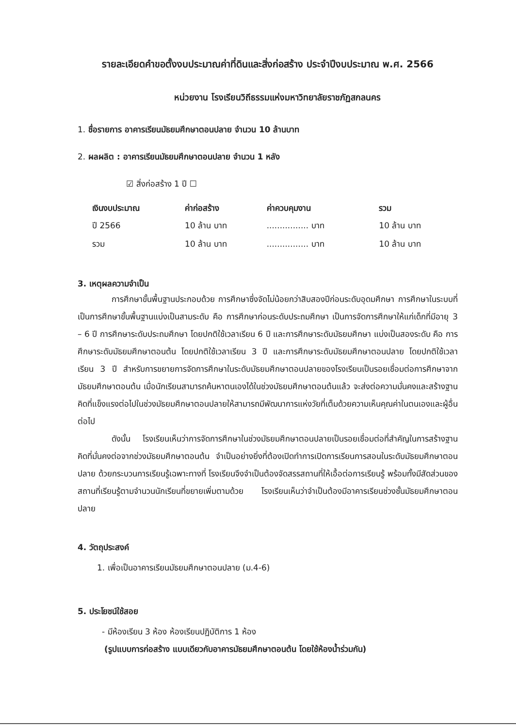รายละเอียดคำขอตั้งงบประมาณค่าที่ดินและสิ่งก่อสร้าง ประจำปีงบประมาณ พ.ศ. 2566
หน่วยงาน โรงเรียนวิถีธรรมแห่งมหาวิทยาลัยราชภัฏสกลนคร
1. ชื่อรายการ อาคารเรียนมัธยมศึกษาตอนปลาย จำนวน 10 ล้านบาท
2. ผลผลิต : อาคารเรียนมัธยมศึกษาตอนปลาย จำนวน 1 หลัง
☑ สิ่งก่อสร้าง 1 ปี ☐
| เงินงบประมาณ | ค่าก่อสร้าง | ค่าควบคุมงาน | รวม |
| --- | --- | --- | --- |
| ปี 2566 | 10 ล้าน บาท | ................ บาท | 10 ล้าน บาท |
| รวม | 10 ล้าน บาท | ................ บาท | 10 ล้าน บาท |
3. เหตุผลความจำเป็น
การศึกษาขั้นพื้นฐานประกอบด้วย การศึกษาซึ่งจัดไม่น้อยกว่าสิบสองปีก่อนระดับอุดมศึกษา การศึกษาในระบบที่เป็นการศึกษาขั้นพื้นฐานแบ่งเป็นสามระดับ คือ การศึกษาก่อนระดับประถมศึกษา เป็นการจัดการศึกษาให้แก่เด็กที่มีอายุ 3 – 6 ปี การศึกษาระดับประถมศึกษา โดยปกติใช้เวลาเรียน 6 ปี และการศึกษาระดับมัธยมศึกษา แบ่งเป็นสองระดับ คือ การศึกษาระดับมัธยมศึกษาตอนต้น โดยปกติใช้เวลาเรียน 3 ปี และการศึกษาระดับมัธยมศึกษาตอนปลาย โดยปกติใช้เวลาเรียน 3 ปี สำหรับการขยายการจัดการศึกษาในระดับมัธยมศึกษาตอนปลายของโรงเรียนเป็นรอยเชื่อมต่อการศึกษาจากมัธยมศึกษาตอนต้น เมื่อนักเรียนสามารถค้นหาตนเองได้ในช่วงมัธยมศึกษาตอนต้นแล้ว จะส่งต่อความมั่นคงและสร้างฐานคิดที่แข็งแรงต่อไปในช่วงมัธยมศึกษาตอนปลายให้สามารถมีพัฒนาการแห่งวัยที่เต็มด้วยความเห็นคุณค่าในตนเองและผู้อื่นต่อไป
ดังนั้น โรงเรียนเห็นว่าการจัดการศึกษาในช่วงมัธยมศึกษาตอนปลายเป็นรอยเชื่อมต่อที่สำคัญในการสร้างฐานคิดที่มั่นคงต่อจากช่วงมัธยมศึกษาตอนต้น จำเป็นอย่างยิ่งที่ต้องเปิดทำการเปิดการเรียนการสอนในระดับมัธยมศึกษาตอนปลาย ด้วยกระบวนการเรียนรู้เฉพาะทางที่ โรงเรียนจึงจำเป็นต้องจัดสรรสถานที่ให้เอื้อต่อการเรียนรู้ พร้อมทั้งมีสัดส่วนของสถานที่เรียนรู้ตามจำนวนนักเรียนที่ขยายเพิ่มตามด้วย โรงเรียนเห็นว่าจำเป็นต้องมีอาคารเรียนช่วงชั้นมัธยมศึกษาตอนปลาย
4. วัตถุประสงค์
1. เพื่อเป็นอาคารเรียนมัธยมศึกษาตอนปลาย (ม.4-6)
5. ประโยชน์ใช้สอย
- มีห้องเรียน 3 ห้อง ห้องเรียนปฏิบัติการ 1 ห้อง
(รูปแบบการก่อสร้าง แบบเดียวกับอาคารมัธยมศึกษาตอนต้น โดยใช้ห้องน้ำร่วมกัน)